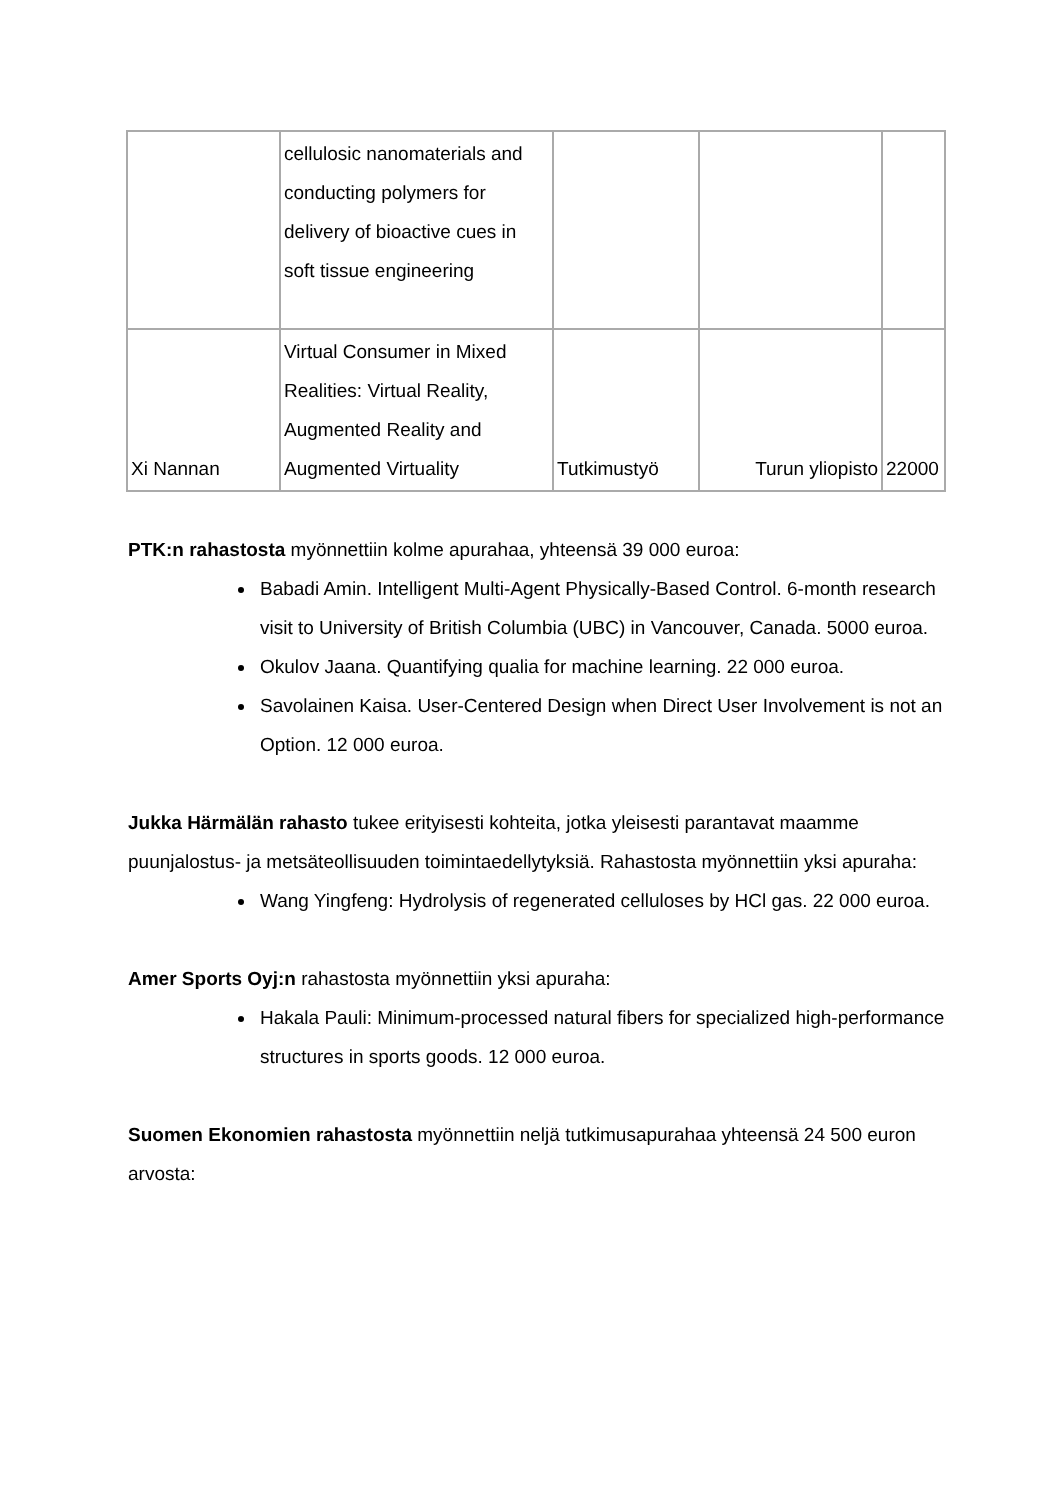| | cellulosic nanomaterials and conducting polymers for delivery of bioactive cues in soft tissue engineering | | | |
| Xi Nannan | Virtual Consumer in Mixed Realities: Virtual Reality, Augmented Reality and Augmented Virtuality | Tutkimustyö | Turun yliopisto | 22000 |
PTK:n rahastosta myönnettiin kolme apurahaa, yhteensä 39 000 euroa:
Babadi Amin. Intelligent Multi-Agent Physically-Based Control. 6-month research visit to University of British Columbia (UBC) in Vancouver, Canada. 5000 euroa.
Okulov Jaana. Quantifying qualia for machine learning. 22 000 euroa.
Savolainen Kaisa. User-Centered Design when Direct User Involvement is not an Option. 12 000 euroa.
Jukka Härmälän rahasto tukee erityisesti kohteita, jotka yleisesti parantavat maamme puunjalostus- ja metsäteollisuuden toimintaedellytyksiä. Rahastosta myönnettiin yksi apuraha:
Wang Yingfeng: Hydrolysis of regenerated celluloses by HCl gas. 22 000 euroa.
Amer Sports Oyj:n rahastosta myönnettiin yksi apuraha:
Hakala Pauli: Minimum-processed natural fibers for specialized high-performance structures in sports goods. 12 000 euroa.
Suomen Ekonomien rahastosta myönnettiin neljä tutkimusapurahaa yhteensä 24 500 euron arvosta: